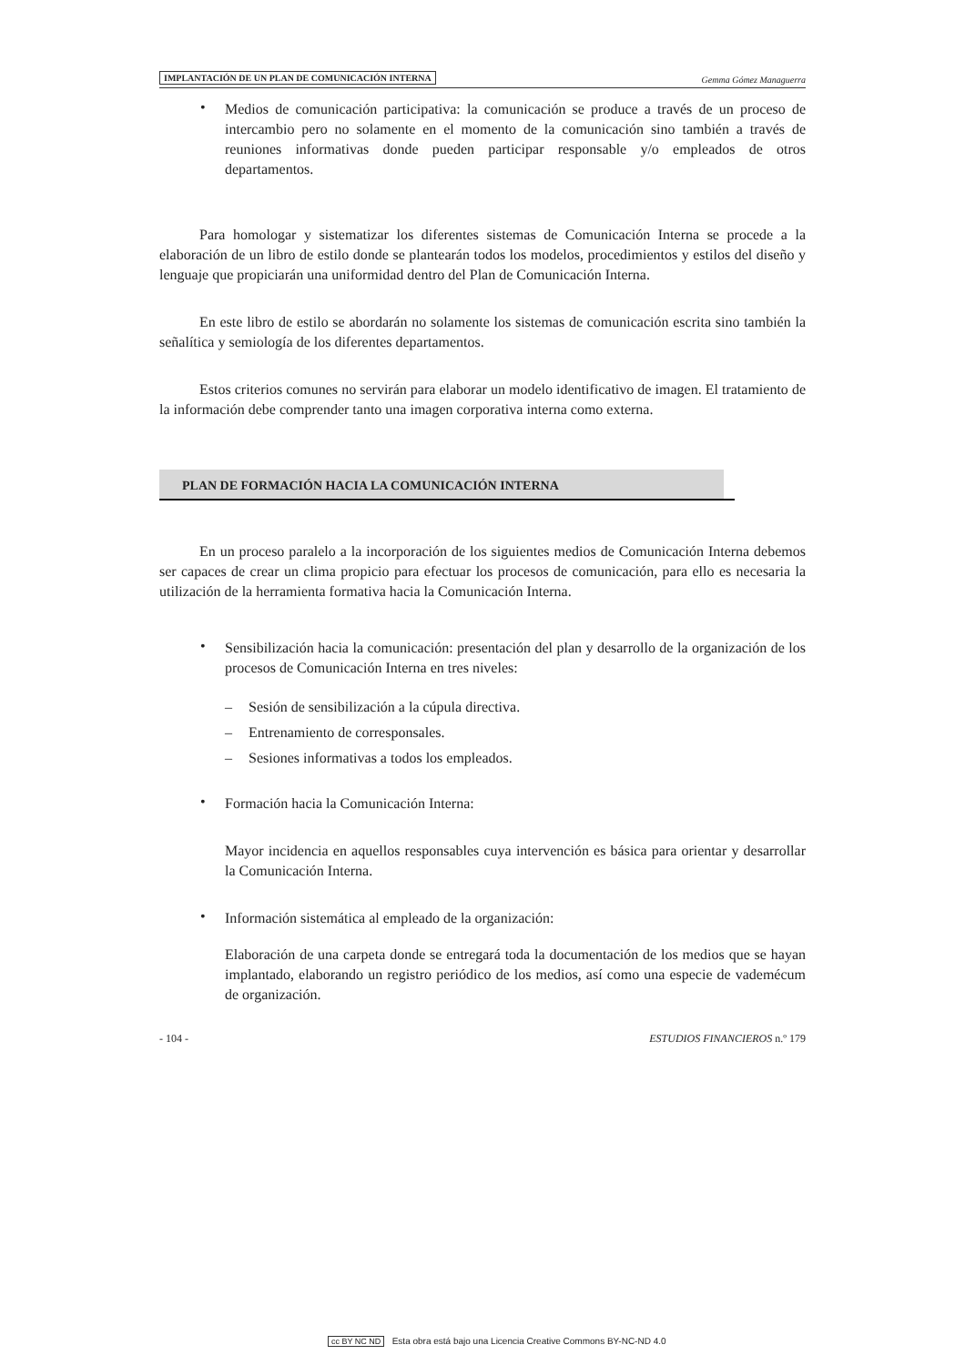IMPLANTACIÓN DE UN PLAN DE COMUNICACIÓN INTERNA Gemma Gómez Managuerra
•
Medios de comunicación participativa: la comunicación se produce a través de un proceso de intercambio pero no solamente en el momento de la comunicación sino también a través de reuniones informativas donde pueden participar responsable y/o empleados de otros departamentos.
Para homologar y sistematizar los diferentes sistemas de Comunicación Interna se procede a la elaboración de un libro de estilo donde se plantearán todos los modelos, procedimientos y estilos del diseño y lenguaje que propiciarán una uniformidad dentro del Plan de Comunicación Interna.
En este libro de estilo se abordarán no solamente los sistemas de comunicación escrita sino también la señalítica y semiología de los diferentes departamentos.
Estos criterios comunes no servirán para elaborar un modelo identificativo de imagen. El tratamiento de la información debe comprender tanto una imagen corporativa interna como externa.
PLAN DE FORMACIÓN HACIA LA COMUNICACIÓN INTERNA
En un proceso paralelo a la incorporación de los siguientes medios de Comunicación Interna debemos ser capaces de crear un clima propicio para efectuar los procesos de comunicación, para ello es necesaria la utilización de la herramienta formativa hacia la Comunicación Interna.
•
Sensibilización hacia la comunicación: presentación del plan y desarrollo de la organización de los procesos de Comunicación Interna en tres niveles:
– Sesión de sensibilización a la cúpula directiva.
– Entrenamiento de corresponsales.
– Sesiones informativas a todos los empleados.
•
Formación hacia la Comunicación Interna:
Mayor incidencia en aquellos responsables cuya intervención es básica para orientar y desarrollar la Comunicación Interna.
•
Información sistemática al empleado de la organización:
Elaboración de una carpeta donde se entregará toda la documentación de los medios que se hayan implantado, elaborando un registro periódico de los medios, así como una especie de vademécum de organización.
- 104 - ESTUDIOS FINANCIEROS n.º 179
cc BY NC ND Esta obra está bajo una Licencia Creative Commons BY-NC-ND 4.0